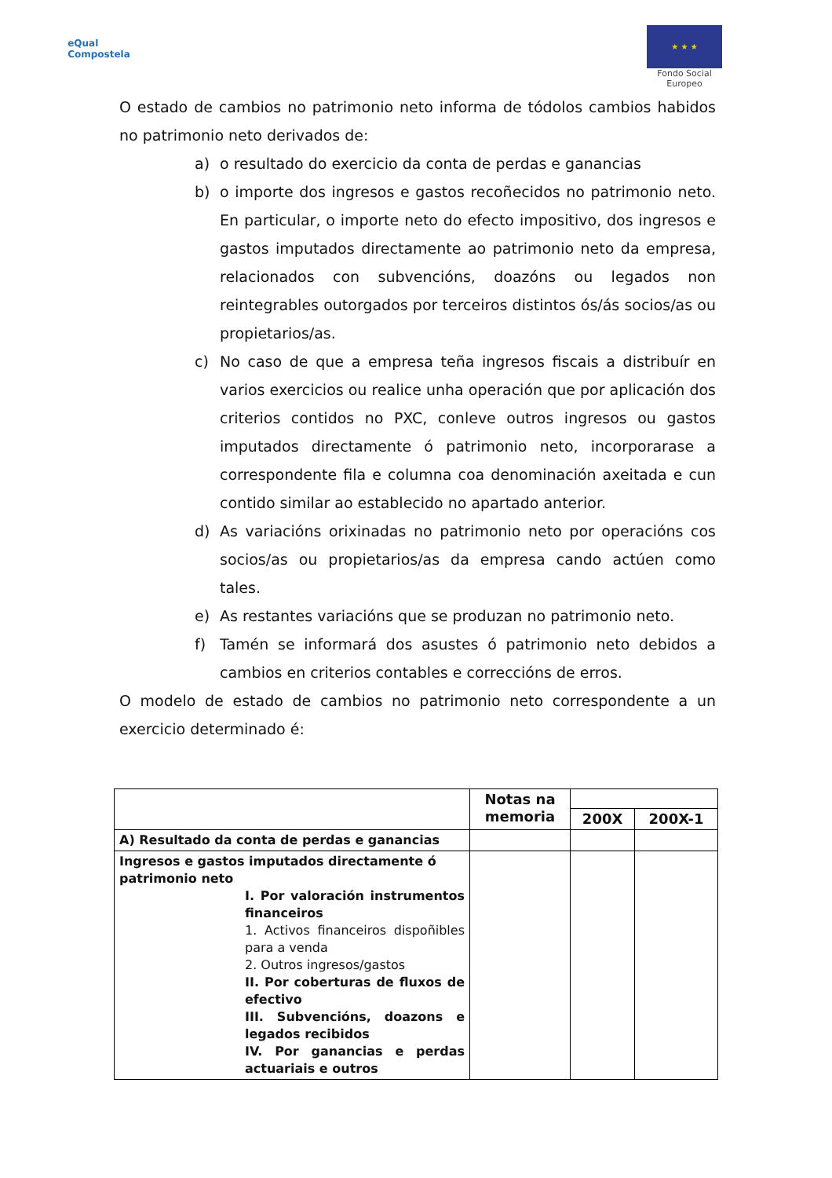eQual
Compostela
★ ★ ★
Fondo Social
Europeo
O estado de cambios no patrimonio neto informa de tódolos cambios habidos no patrimonio neto derivados de:
a) o resultado do exercicio da conta de perdas e ganancias
b) o importe dos ingresos e gastos recoñecidos no patrimonio neto. En particular, o importe neto do efecto impositivo, dos ingresos e gastos imputados directamente ao patrimonio neto da empresa, relacionados con subvencións, doazóns ou legados non reintegrables outorgados por terceiros distintos ós/ás socios/as ou propietarios/as.
c) No caso de que a empresa teña ingresos fiscais a distribuír en varios exercicios ou realice unha operación que por aplicación dos criterios contidos no PXC, conleve outros ingresos ou gastos imputados directamente ó patrimonio neto, incorporarase a correspondente fila e columna coa denominación axeitada e cun contido similar ao establecido no apartado anterior.
d) As variacións orixinadas no patrimonio neto por operacións cos socios/as ou propietarios/as da empresa cando actúen como tales.
e) As restantes variacións que se produzan no patrimonio neto.
f) Tamén se informará dos asustes ó patrimonio neto debidos a cambios en criterios contables e correccións de erros.
O modelo de estado de cambios no patrimonio neto correspondente a un exercicio determinado é:
| | Notas na memoria | | |
| --- | --- | --- | --- |
| | | 200X | 200X-1 |
| A) Resultado da conta de perdas e ganancias | | | |
| Ingresos e gastos imputados directamente ó patrimonio neto I. Por valoración instrumentos financeiros 1. Activos financeiros dispoñibles para a venda 2. Outros ingresos/gastos II. Por coberturas de fluxos de efectivo III. Subvencións, doazons e legados recibidos IV. Por ganancias e perdas actuariais e outros | | | |